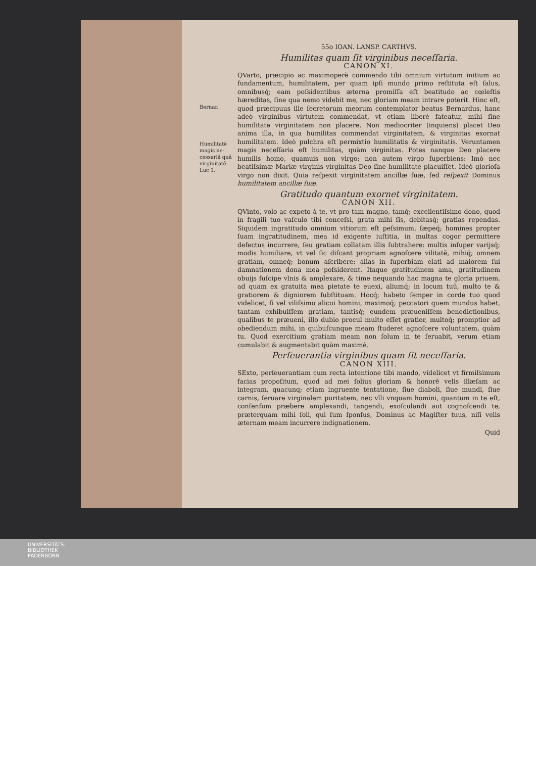Bernar.
Humilitatẽ magis ne-cessariã quã virginitatẽ.
Luc 1.
55o IOAN. LANSP. CARTHVS.
Humilitas quam ſit virginibus neceſſaria.
CANON XI.
QVarto, præcipio ac maximoperè commendo tibi omnium virtutum initium ac fundamentum, humilitatem, per quam ipſi mundo primo reſtituta eſt ſalus, omnibusq́; eam poſsidentibus æterna promiſſa eſt beatitudo ac cœleſtis hæreditas, ſine qua nemo videbit me, nec gloriam meam intrare poterit. Hinc eſt, quod præcipuus ille ſecretorum meorum contemplator beatus Bernardus, hanc adeò virginibus virtutem commendat, vt etiam liberè fateatur, mihi ſine humilitate virginitatem non placere. Non mediocriter (inquiens) placet Deo anima illa, in qua humilitas commendat virginitatem, & virginitas exornat humilitatem. Ideò pulchra eſt permixtio humilitatis & virginitatis. Veruntamen magis neceſſaria eſt humilitas, quàm virginitas. Potes nanque Deo placere humilis homo, quamuis non virgo: non autem virgo ſuperbiens: Imò nec beatiſsimæ Mariæ virginis virginitas Deo ſine humilitate placuiſſet. Ideò glorioſa virgo non dixit. Quia reſpexit virginitatem ancillæ ſuæ, ſed reſpexit Dominus humilitatem ancillæ ſuæ.
Gratitudo quantum exornet virginitatem.
CANON XII.
QVinto, volo ac expeto à te, vt pro tam magno, tamq́; excellentiſsimo dono, quod in fragili tuo vaſculo tibi conceſsi, grata mihi ſis, debitasq́; gratias rependas. Siquidem ingratitudo omnium vitiorum eſt peſsimum, ſæpeq́; homines propter ſuam ingratitudinem, mea id exigente iuſtitia, in multas cogor permittere defectus incurrere, ſeu gratiam collatam illis ſubtrahere: multis inſuper varijsq́; modis humiliare, vt vel ſic diſcant propriam agnoſcere vilitatẽ, mihiq́; omnem gratiam, omneq́; bonum aſcribere: alias in ſuperbiam elati ad maiorem ſui damnationem dona mea poſsiderent. Itaque gratitudinem ama, gratitudinem obuijs ſuſcipe vlnis & amplexare, & time nequando hac magna te gloria priuem, ad quam ex gratuita mea pietate te euexi, aliumq́; in locum tuũ, multo te & gratiorem & digniorem ſubſtituam. Hocq́; habeto ſemper in corde tuo quod videlicet, ſi vel viliſsimo alicui homini, maximoq́; peccatori quem mundus habet, tantam exhibuiſſem gratiam, tantisq́; eundem præueniſſem benedictionibus, qualibus te præueni, illo dubio procul multo eſſet gratior, multoq́; promptior ad obediendum mihi, in quibuſcunque meam ſtuderet agnoſcere voluntatem, quàm tu. Quod exercitium gratiam meam non ſolum in te ſeruabit, verum etiam cumulabit & augmentabit quàm maximè.
Perſeuerantia virginibus quam ſit neceſſaria.
CANON XIII.
SExto, perſeuerantiam cum recta intentione tibi mando, videlicet vt firmiſsimum facias propoſitum, quod ad mei ſolius gloriam & honorẽ velis illæſam ac integram, quacunq; etiam ingruente tentatione, ſiue diaboli, ſiue mundi, ſiue carnis, ſeruare virginalem puritatem, nec vlli vnquam homini, quantum in te eſt, conſenſum præbere amplexandi, tangendi, exoſculandi aut cognoſcendi te, præterquam mihi ſoli, qui ſum ſponſus, Dominus ac Magiſter tuus, niſi velis æternam meam incurrere indignationem.
Quid
UNIVERSITÄTS-
BIBLIOTHEK
PADERBORN